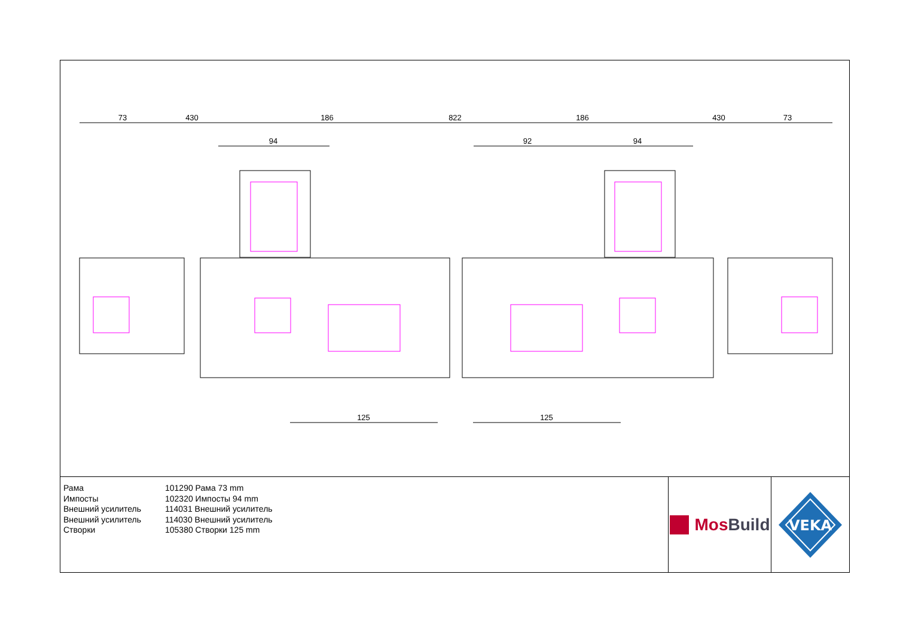73
430
186
822
186
430
73
94
92
94
125
125
Рама
101290 Рама 73 mm
Импосты
102320 Импосты 94 mm
Внешний усилитель
114031 Внешний усилитель
Внешний усилитель
114030 Внешний усилитель
Створки
105380 Створки 125 mm
MosBuild
VEKA